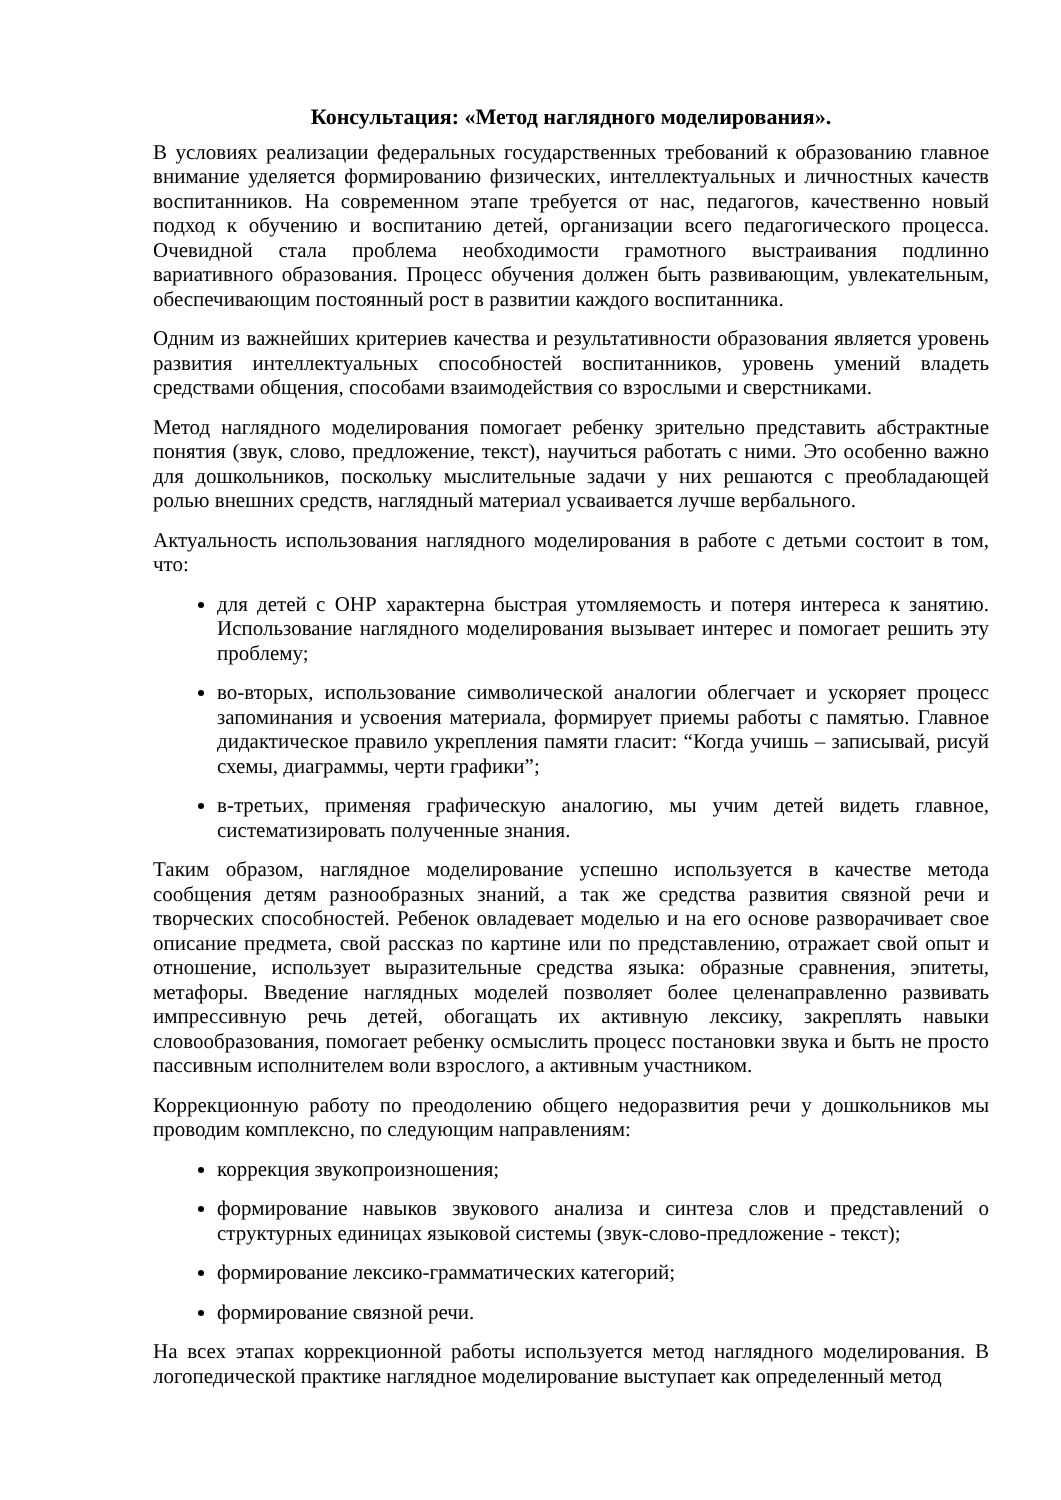Консультация: «Метод наглядного моделирования».
В условиях реализации федеральных государственных требований к образованию главное внимание уделяется формированию физических, интеллектуальных и личностных качеств воспитанников. На современном этапе требуется от нас, педагогов, качественно новый подход к обучению и воспитанию детей, организации всего педагогического процесса. Очевидной стала проблема необходимости грамотного выстраивания подлинно вариативного образования. Процесс обучения должен быть развивающим, увлекательным, обеспечивающим постоянный рост в развитии каждого воспитанника.
Одним из важнейших критериев качества и результативности образования является уровень развития интеллектуальных способностей воспитанников, уровень умений владеть средствами общения, способами взаимодействия со взрослыми и сверстниками.
Метод наглядного моделирования помогает ребенку зрительно представить абстрактные понятия (звук, слово, предложение, текст), научиться работать с ними. Это особенно важно для дошкольников, поскольку мыслительные задачи у них решаются с преобладающей ролью внешних средств, наглядный материал усваивается лучше вербального.
Актуальность использования наглядного моделирования в работе с детьми состоит в том, что:
для детей с ОНР характерна быстрая утомляемость и потеря интереса к занятию. Использование наглядного моделирования вызывает интерес и помогает решить эту проблему;
во-вторых, использование символической аналогии облегчает и ускоряет процесс запоминания и усвоения материала, формирует приемы работы с памятью. Главное дидактическое правило укрепления памяти гласит: “Когда учишь – записывай, рисуй схемы, диаграммы, черти графики”;
в-третьих, применяя графическую аналогию, мы учим детей видеть главное, систематизировать полученные знания.
Таким образом, наглядное моделирование успешно используется в качестве метода сообщения детям разнообразных знаний, а так же средства развития связной речи и творческих способностей. Ребенок овладевает моделью и на его основе разворачивает свое описание предмета, свой рассказ по картине или по представлению, отражает свой опыт и отношение, использует выразительные средства языка: образные сравнения, эпитеты, метафоры. Введение наглядных моделей позволяет более целенаправленно развивать импрессивную речь детей, обогащать их активную лексику, закреплять навыки словообразования, помогает ребенку осмыслить процесс постановки звука и быть не просто пассивным исполнителем воли взрослого, а активным участником.
Коррекционную работу по преодолению общего недоразвития речи у дошкольников мы проводим комплексно, по следующим направлениям:
коррекция звукопроизношения;
формирование навыков звукового анализа и синтеза слов и представлений о структурных единицах языковой системы (звук-слово-предложение - текст);
формирование лексико-грамматических категорий;
формирование связной речи.
На всех этапах коррекционной работы используется метод наглядного моделирования. В логопедической практике наглядное моделирование выступает как определенный метод